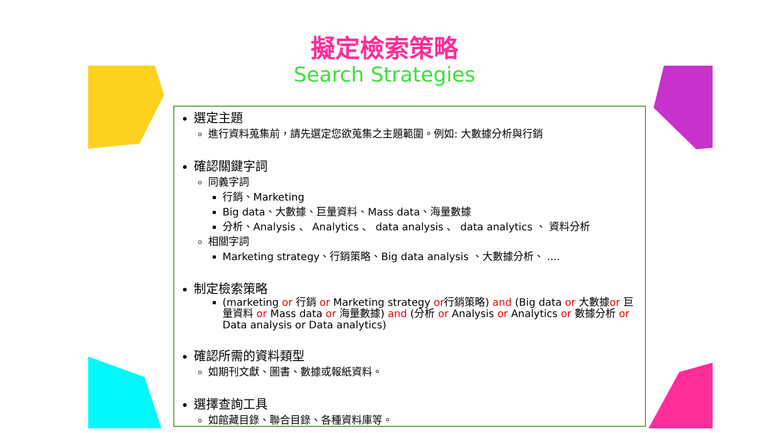擬定檢索策略
Search Strategies
選定主題
進行資料蒐集前，請先選定您欲蒐集之主題範圍。例如: 大數據分析與行銷
確認關鍵字詞
同義字詞
行銷、Marketing
Big data、大數據、巨量資料、Mass data、海量數據
分析、Analysis 、 Analytics 、 data analysis 、 data analytics 、 資料分析
相關字詞
Marketing strategy、行銷策略、Big data analysis 、大數據分析、 ....
制定檢索策略
(marketing or 行銷 or Marketing strategy or行銷策略) and (Big data or 大數據or 巨量資料 or Mass data or 海量數據) and (分析 or Analysis or Analytics or 數據分析 or Data analysis or Data analytics)
確認所需的資料類型
如期刊文獻、圖書、數據或報紙資料。
選擇查詢工具
如館藏目錄、聯合目錄、各種資料庫等。